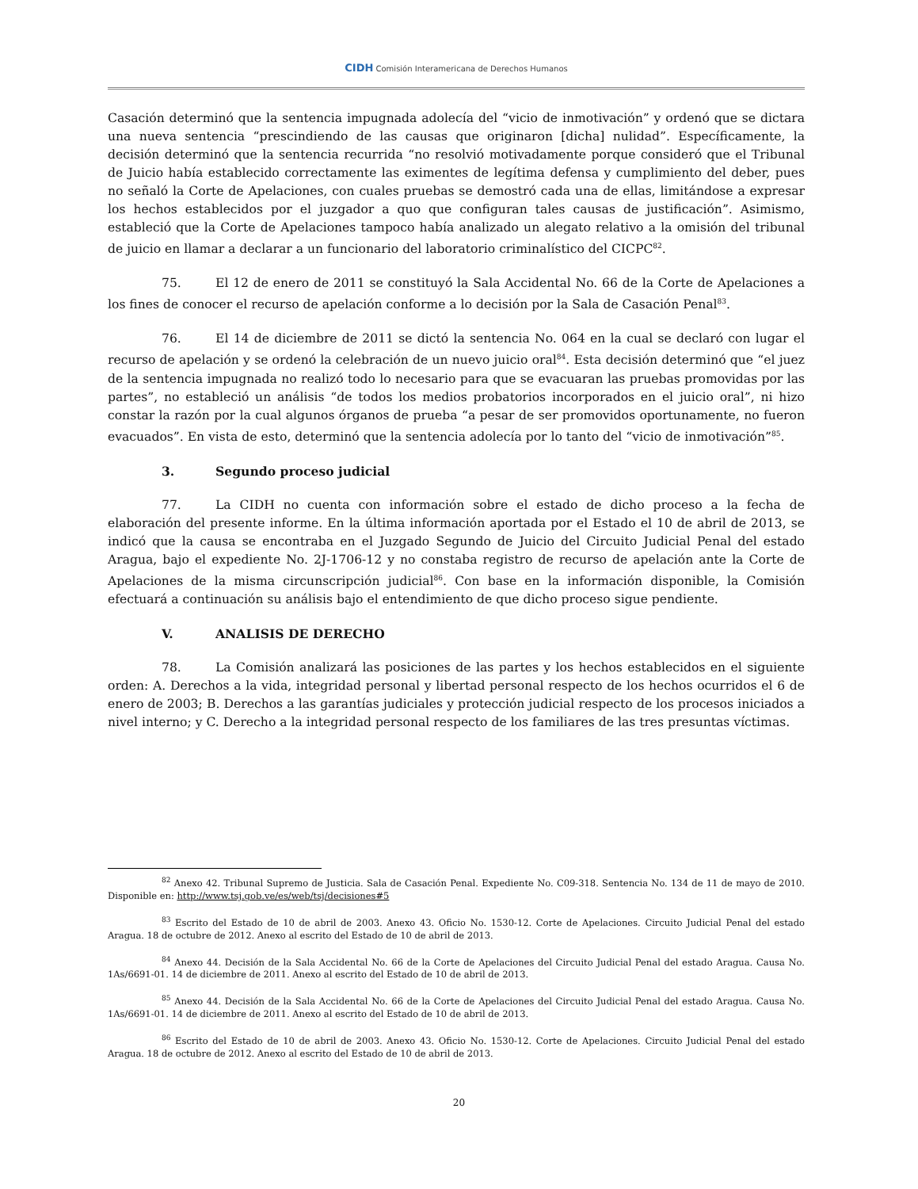CIDH Comisión Interamericana de Derechos Humanos
Casación determinó que la sentencia impugnada adolecía del “vicio de inmotivación” y ordenó que se dictara una nueva sentencia “prescindiendo de las causas que originaron [dicha] nulidad”. Específicamente, la decisión determinó que la sentencia recurrida “no resolvió motivadamente porque consideró que el Tribunal de Juicio había establecido correctamente las eximentes de legítima defensa y cumplimiento del deber, pues no señaló la Corte de Apelaciones, con cuales pruebas se demostró cada una de ellas, limitándose a expresar los hechos establecidos por el juzgador a quo que configuran tales causas de justificación”. Asimismo, estableció que la Corte de Apelaciones tampoco había analizado un alegato relativo a la omisión del tribunal de juicio en llamar a declarar a un funcionario del laboratorio criminalístico del CICPC<sup>82</sup>.
75. El 12 de enero de 2011 se constituyó la Sala Accidental No. 66 de la Corte de Apelaciones a los fines de conocer el recurso de apelación conforme a lo decisión por la Sala de Casación Penal<sup>83</sup>.
76. El 14 de diciembre de 2011 se dictó la sentencia No. 064 en la cual se declaró con lugar el recurso de apelación y se ordenó la celebración de un nuevo juicio oral<sup>84</sup>. Esta decisión determinó que “el juez de la sentencia impugnada no realizó todo lo necesario para que se evacuaran las pruebas promovidas por las partes”, no estableció un análisis “de todos los medios probatorios incorporados en el juicio oral”, ni hizo constar la razón por la cual algunos órganos de prueba “a pesar de ser promovidos oportunamente, no fueron evacuados”. En vista de esto, determinó que la sentencia adolecía por lo tanto del “vicio de inmotivación”<sup>85</sup>.
3. Segundo proceso judicial
77. La CIDH no cuenta con información sobre el estado de dicho proceso a la fecha de elaboración del presente informe. En la última información aportada por el Estado el 10 de abril de 2013, se indicó que la causa se encontraba en el Juzgado Segundo de Juicio del Circuito Judicial Penal del estado Aragua, bajo el expediente No. 2J-1706-12 y no constaba registro de recurso de apelación ante la Corte de Apelaciones de la misma circunscripción judicial<sup>86</sup>. Con base en la información disponible, la Comisión efectuará a continuación su análisis bajo el entendimiento de que dicho proceso sigue pendiente.
V. ANALISIS DE DERECHO
78. La Comisión analizará las posiciones de las partes y los hechos establecidos en el siguiente orden: A. Derechos a la vida, integridad personal y libertad personal respecto de los hechos ocurridos el 6 de enero de 2003; B. Derechos a las garantías judiciales y protección judicial respecto de los procesos iniciados a nivel interno; y C. Derecho a la integridad personal respecto de los familiares de las tres presuntas víctimas.
<sup>82</sup> Anexo 42. Tribunal Supremo de Justicia. Sala de Casación Penal. Expediente No. C09-318. Sentencia No. 134 de 11 de mayo de 2010. Disponible en: http://www.tsj.gob.ve/es/web/tsj/decisiones#5
<sup>83</sup> Escrito del Estado de 10 de abril de 2003. Anexo 43. Oficio No. 1530-12. Corte de Apelaciones. Circuito Judicial Penal del estado Aragua. 18 de octubre de 2012. Anexo al escrito del Estado de 10 de abril de 2013.
<sup>84</sup> Anexo 44. Decisión de la Sala Accidental No. 66 de la Corte de Apelaciones del Circuito Judicial Penal del estado Aragua. Causa No. 1As/6691-01. 14 de diciembre de 2011. Anexo al escrito del Estado de 10 de abril de 2013.
<sup>85</sup> Anexo 44. Decisión de la Sala Accidental No. 66 de la Corte de Apelaciones del Circuito Judicial Penal del estado Aragua. Causa No. 1As/6691-01. 14 de diciembre de 2011. Anexo al escrito del Estado de 10 de abril de 2013.
<sup>86</sup> Escrito del Estado de 10 de abril de 2003. Anexo 43. Oficio No. 1530-12. Corte de Apelaciones. Circuito Judicial Penal del estado Aragua. 18 de octubre de 2012. Anexo al escrito del Estado de 10 de abril de 2013.
20